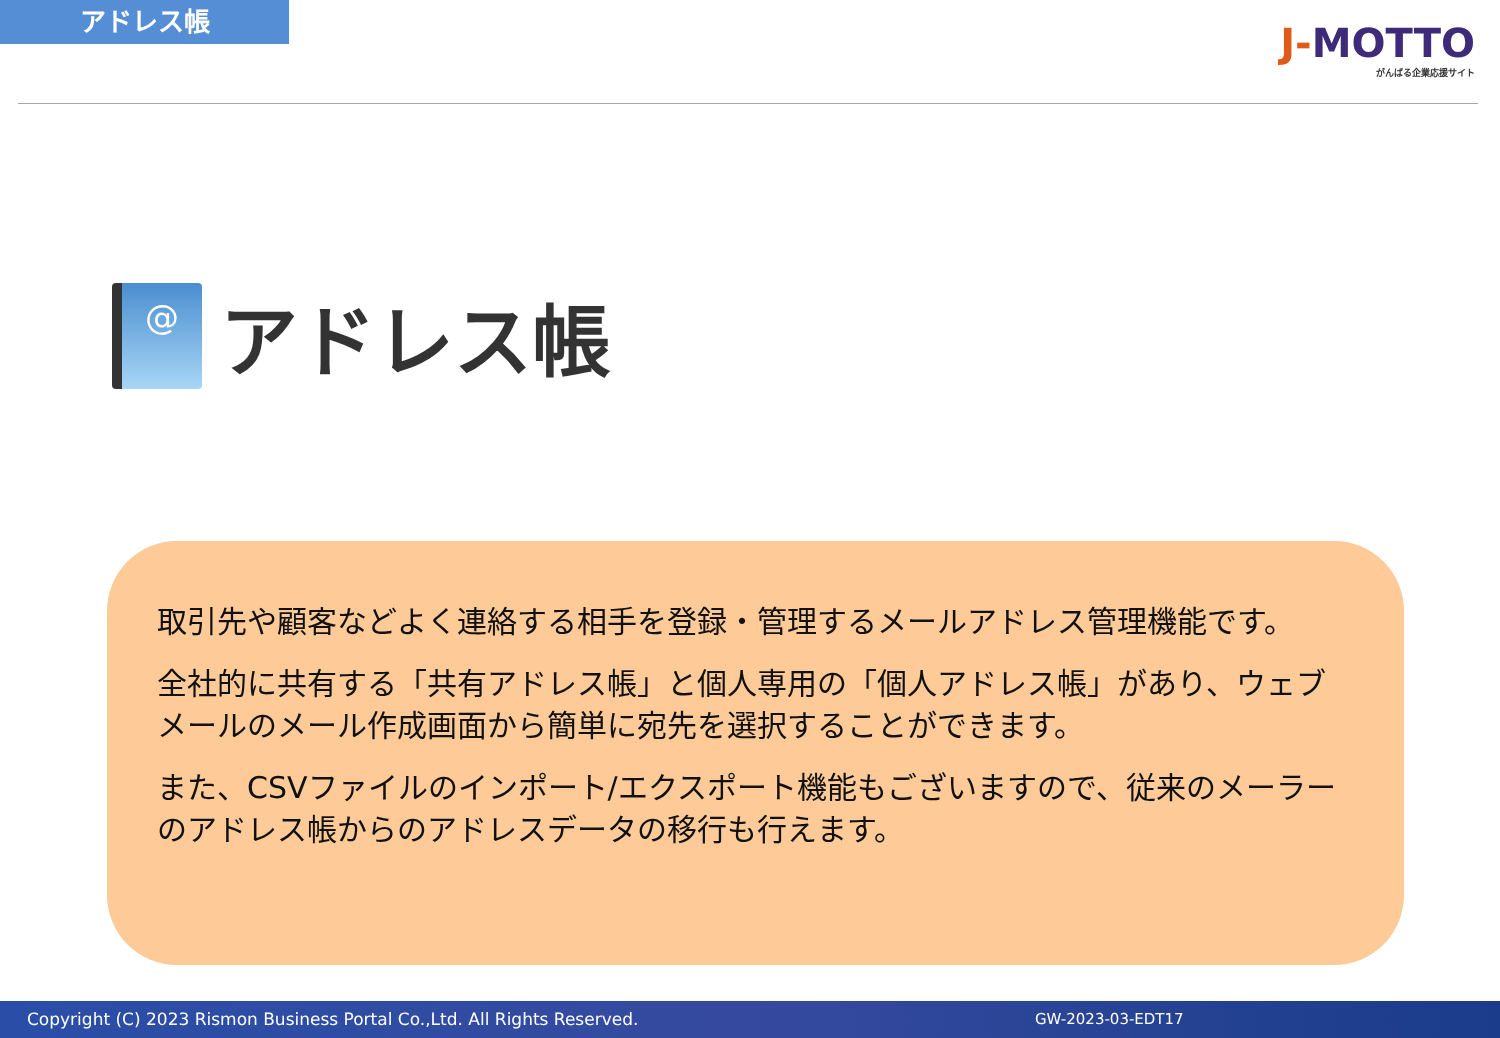アドレス帳
J-MOTTO
がんばる企業応援サイト
@
アドレス帳
取引先や顧客などよく連絡する相手を登録・管理するメールアドレス管理機能です。
全社的に共有する「共有アドレス帳」と個人専用の「個人アドレス帳」があり、ウェブメールのメール作成画面から簡単に宛先を選択することができます。
また、CSVファイルのインポート/エクスポート機能もございますので、従来のメーラーのアドレス帳からのアドレスデータの移行も行えます。
Copyright (C) 2023 Rismon Business Portal Co.,Ltd. All Rights Reserved. GW-2023-03-EDT17